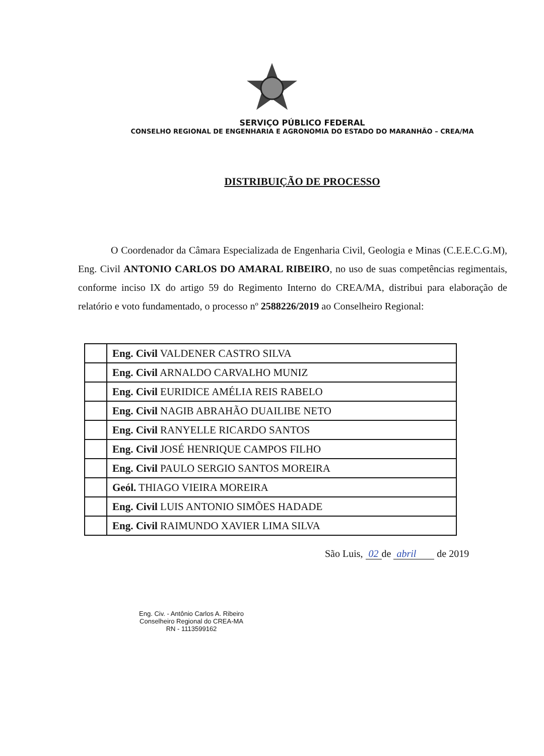SERVIÇO PÚBLICO FEDERAL
CONSELHO REGIONAL DE ENGENHARIA E AGRONOMIA DO ESTADO DO MARANHÃO – CREA/MA
DISTRIBUIÇÃO DE PROCESSO
O Coordenador da Câmara Especializada de Engenharia Civil, Geologia e Minas (C.E.E.C.G.M), Eng. Civil ANTONIO CARLOS DO AMARAL RIBEIRO, no uso de suas competências regimentais, conforme inciso IX do artigo 59 do Regimento Interno do CREA/MA, distribui para elaboração de relatório e voto fundamentado, o processo nº 2588226/2019 ao Conselheiro Regional:
| | Eng. Civil VALDENER CASTRO SILVA |
| | Eng. Civil ARNALDO CARVALHO MUNIZ |
| | Eng. Civil EURIDICE AMÉLIA REIS RABELO |
| | Eng. Civil NAGIB ABRAHÃO DUAILIBE NETO |
| | Eng. Civil RANYELLE RICARDO SANTOS |
| | Eng. Civil JOSÉ HENRIQUE CAMPOS FILHO |
| | Eng. Civil PAULO SERGIO SANTOS MOREIRA |
| | Geól. THIAGO VIEIRA MOREIRA |
| | Eng. Civil LUIS ANTONIO SIMÕES HADADE |
| | Eng. Civil RAIMUNDO XAVIER LIMA SILVA |
São Luis, 02 de abril de 2019
Eng. Civ. - Antônio Carlos A. Ribeiro
Conselheiro Regional do CREA-MA
RN - 1113599162